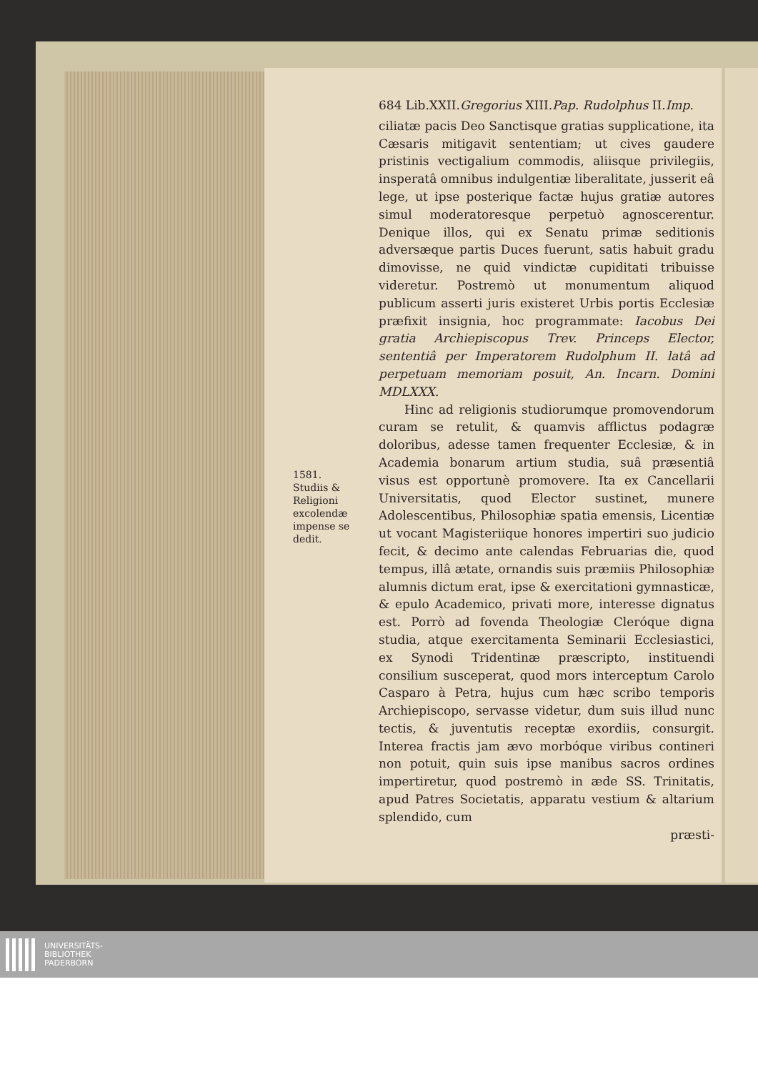1581.
Studiis &
Religioni
excolendæ
impense se
dedit.
684 Lib.XXII.Gregorius XIII.Pap. Rudolphus II.Imp.
ciliatæ pacis Deo Sanctisque gratias supplicatione, ita Cæsaris mitigavit sententiam; ut cives gaudere pristinis vectigalium commodis, aliisque privilegiis, insperatâ omnibus indulgentiæ liberalitate, jusserit eâ lege, ut ipse posterique factæ hujus gratiæ autores simul moderatoresque perpetuò agnoscerentur. Denique illos, qui ex Senatu primæ seditionis adversæque partis Duces fuerunt, satis habuit gradu dimovisse, ne quid vindictæ cupiditati tribuisse videretur. Postremò ut monumentum aliquod publicum asserti juris existeret Urbis portis Ecclesiæ præfixit insignia, hoc programmate: Iacobus Dei gratia Archiepiscopus Trev. Princeps Elector, sententiâ per Imperatorem Rudolphum II. latâ ad perpetuam memoriam posuit, An. Incarn. Domini MDLXXX.
Hinc ad religionis studiorumque promovendorum curam se retulit, & quamvis afflictus podagræ doloribus, adesse tamen frequenter Ecclesiæ, & in Academia bonarum artium studia, suâ præsentiâ visus est opportunè promovere. Ita ex Cancellarii Universitatis, quod Elector sustinet, munere Adolescentibus, Philosophiæ spatia emensis, Licentiæ ut vocant Magisteriique honores impertiri suo judicio fecit, & decimo ante calendas Februarias die, quod tempus, illâ ætate, ornandis suis præmiis Philosophiæ alumnis dictum erat, ipse & exercitationi gymnasticæ, & epulo Academico, privati more, interesse dignatus est. Porrò ad fovenda Theologiæ Cleróque digna studia, atque exercitamenta Seminarii Ecclesiastici, ex Synodi Tridentinæ præscripto, instituendi consilium susceperat, quod mors interceptum Carolo Casparo à Petra, hujus cum hæc scribo temporis Archiepiscopo, servasse videtur, dum suis illud nunc tectis, & juventutis receptæ exordiis, consurgit. Interea fractis jam ævo morbóque viribus contineri non potuit, quin suis ipse manibus sacros ordines impertiretur, quod postremò in æde SS. Trinitatis, apud Patres Societatis, apparatu vestium & altarium splendido, cum
præsti-
UNIVERSITÄTS-
BIBLIOTHEK
PADERBORN